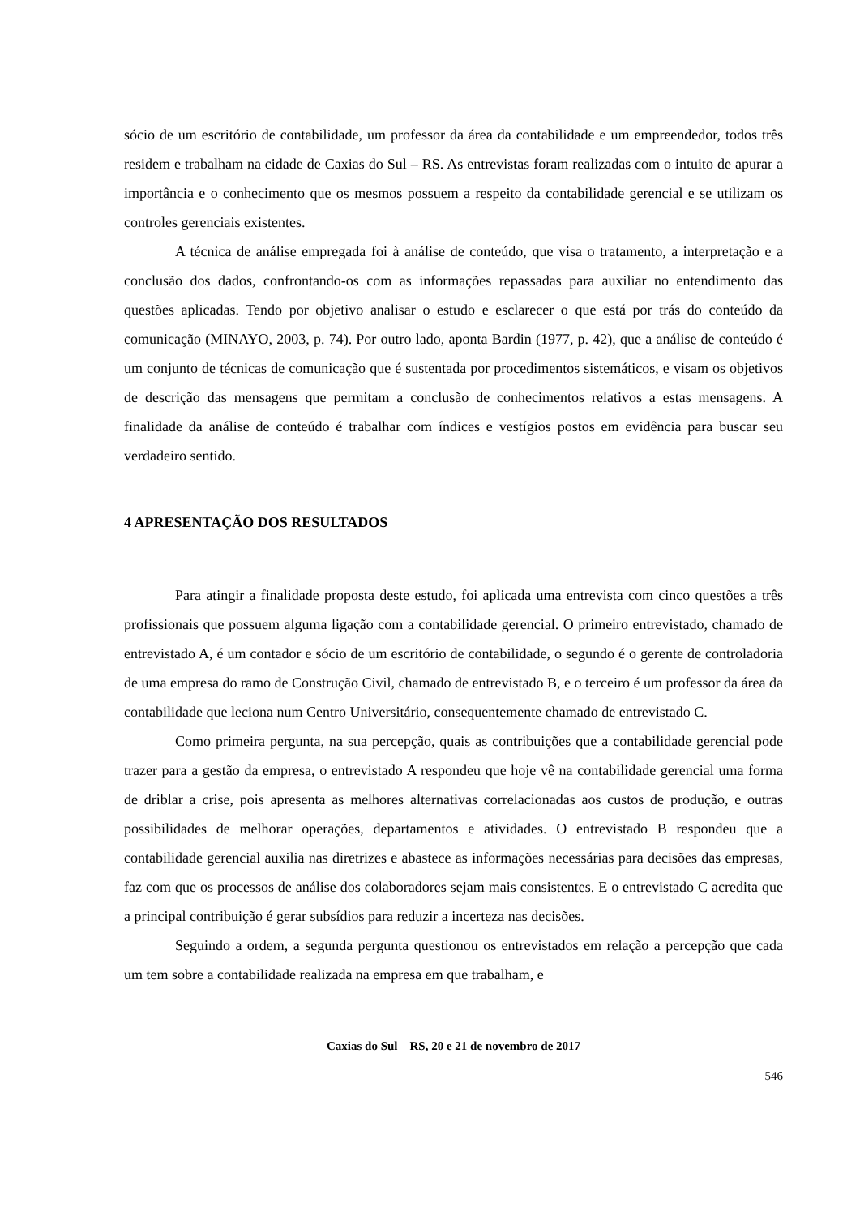sócio de um escritório de contabilidade, um professor da área da contabilidade e um empreendedor, todos três residem e trabalham na cidade de Caxias do Sul – RS. As entrevistas foram realizadas com o intuito de apurar a importância e o conhecimento que os mesmos possuem a respeito da contabilidade gerencial e se utilizam os controles gerenciais existentes.
A técnica de análise empregada foi à análise de conteúdo, que visa o tratamento, a interpretação e a conclusão dos dados, confrontando-os com as informações repassadas para auxiliar no entendimento das questões aplicadas. Tendo por objetivo analisar o estudo e esclarecer o que está por trás do conteúdo da comunicação (MINAYO, 2003, p. 74). Por outro lado, aponta Bardin (1977, p. 42), que a análise de conteúdo é um conjunto de técnicas de comunicação que é sustentada por procedimentos sistemáticos, e visam os objetivos de descrição das mensagens que permitam a conclusão de conhecimentos relativos a estas mensagens. A finalidade da análise de conteúdo é trabalhar com índices e vestígios postos em evidência para buscar seu verdadeiro sentido.
4 APRESENTAÇÃO DOS RESULTADOS
Para atingir a finalidade proposta deste estudo, foi aplicada uma entrevista com cinco questões a três profissionais que possuem alguma ligação com a contabilidade gerencial. O primeiro entrevistado, chamado de entrevistado A, é um contador e sócio de um escritório de contabilidade, o segundo é o gerente de controladoria de uma empresa do ramo de Construção Civil, chamado de entrevistado B, e o terceiro é um professor da área da contabilidade que leciona num Centro Universitário, consequentemente chamado de entrevistado C.
Como primeira pergunta, na sua percepção, quais as contribuições que a contabilidade gerencial pode trazer para a gestão da empresa, o entrevistado A respondeu que hoje vê na contabilidade gerencial uma forma de driblar a crise, pois apresenta as melhores alternativas correlacionadas aos custos de produção, e outras possibilidades de melhorar operações, departamentos e atividades. O entrevistado B respondeu que a contabilidade gerencial auxilia nas diretrizes e abastece as informações necessárias para decisões das empresas, faz com que os processos de análise dos colaboradores sejam mais consistentes. E o entrevistado C acredita que a principal contribuição é gerar subsídios para reduzir a incerteza nas decisões.
Seguindo a ordem, a segunda pergunta questionou os entrevistados em relação a percepção que cada um tem sobre a contabilidade realizada na empresa em que trabalham, e
Caxias do Sul – RS, 20 e 21 de novembro de 2017
546